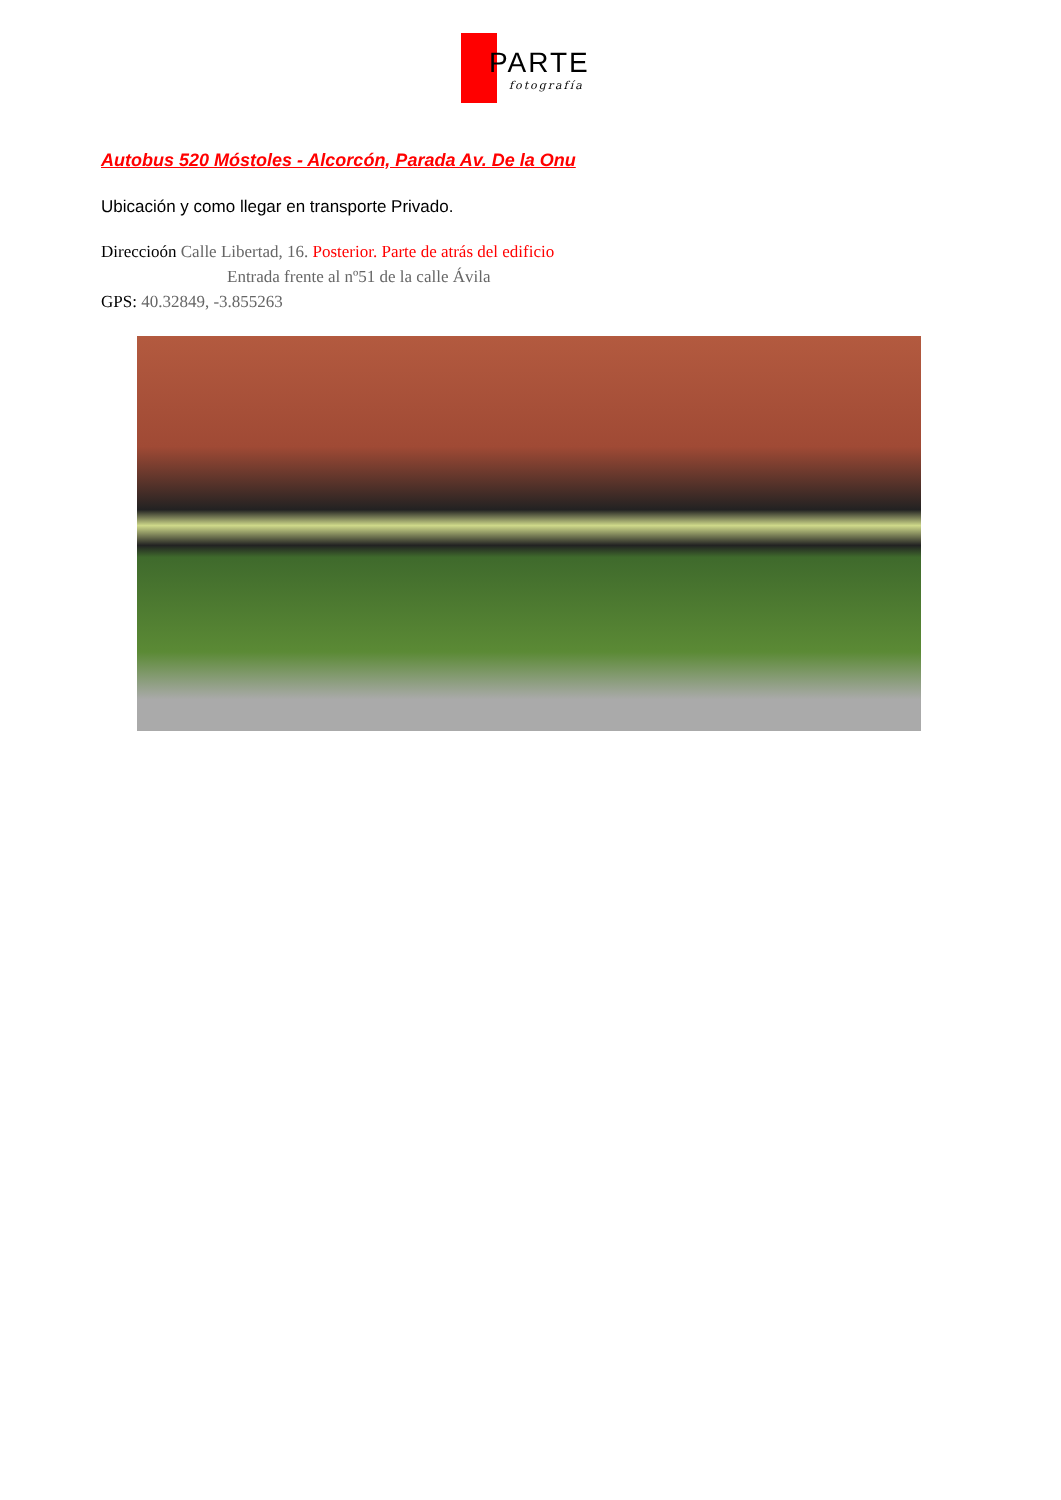PARTE
fotografía
Autobus 520 Móstoles - Alcorcón, Parada Av. De la Onu
Ubicación y como llegar en transporte Privado.
Direccioón Calle Libertad, 16. Posterior. Parte de atrás del edificio
Entrada frente al nº51 de la calle Ávila
GPS: 40.32849, -3.855263